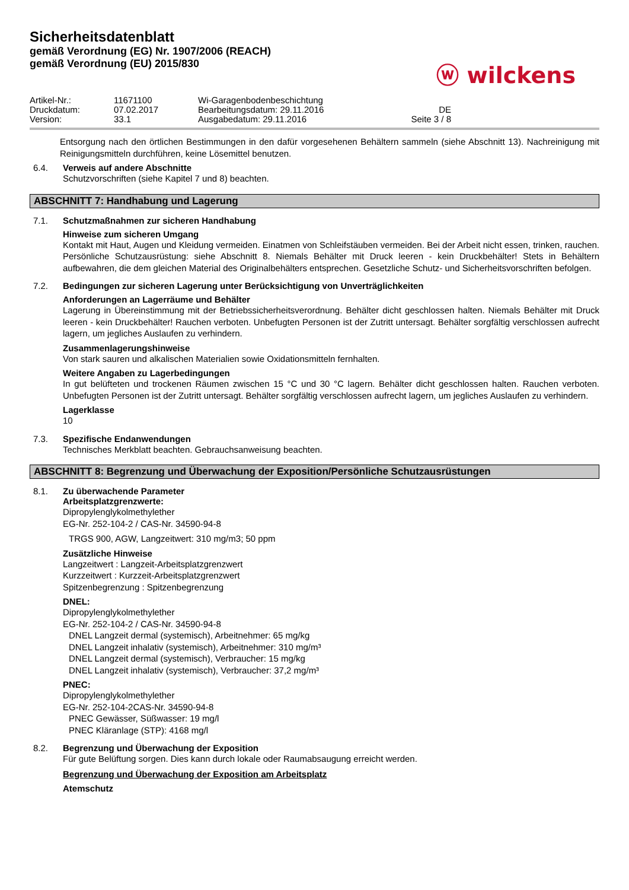Sicherheitsdatenblatt
gemäß Verordnung (EG) Nr. 1907/2006 (REACH)
gemäß Verordnung (EU) 2015/830
ⓦ wilckens
Artikel-Nr.: 11671100 Wi-Garagenbodenbeschichtung Druckdatum: 07.02.2017 Bearbeitungsdatum: 29.11.2016 DE Version: 33.1 Ausgabedatum: 29.11.2016 Seite 3 / 8
Entsorgung nach den örtlichen Bestimmungen in den dafür vorgesehenen Behältern sammeln (siehe Abschnitt 13). Nachreinigung mit Reinigungsmitteln durchführen, keine Lösemittel benutzen.
6.4. Verweis auf andere Abschnitte
Schutzvorschriften (siehe Kapitel 7 und 8) beachten.
ABSCHNITT 7: Handhabung und Lagerung
7.1. Schutzmaßnahmen zur sicheren Handhabung
Hinweise zum sicheren Umgang
Kontakt mit Haut, Augen und Kleidung vermeiden. Einatmen von Schleifstäuben vermeiden. Bei der Arbeit nicht essen, trinken, rauchen. Persönliche Schutzausrüstung: siehe Abschnitt 8. Niemals Behälter mit Druck leeren - kein Druckbehälter! Stets in Behältern aufbewahren, die dem gleichen Material des Originalbehälters entsprechen. Gesetzliche Schutz- und Sicherheitsvorschriften befolgen.
7.2. Bedingungen zur sicheren Lagerung unter Berücksichtigung von Unverträglichkeiten
Anforderungen an Lagerräume und Behälter
Lagerung in Übereinstimmung mit der Betriebssicherheitsverordnung. Behälter dicht geschlossen halten. Niemals Behälter mit Druck leeren - kein Druckbehälter! Rauchen verboten. Unbefugten Personen ist der Zutritt untersagt. Behälter sorgfältig verschlossen aufrecht lagern, um jegliches Auslaufen zu verhindern.
Zusammenlagerungshinweise
Von stark sauren und alkalischen Materialien sowie Oxidationsmitteln fernhalten.
Weitere Angaben zu Lagerbedingungen
In gut belüfteten und trockenen Räumen zwischen 15 °C und 30 °C lagern. Behälter dicht geschlossen halten. Rauchen verboten. Unbefugten Personen ist der Zutritt untersagt. Behälter sorgfältig verschlossen aufrecht lagern, um jegliches Auslaufen zu verhindern.
Lagerklasse
10
7.3. Spezifische Endanwendungen
Technisches Merkblatt beachten. Gebrauchsanweisung beachten.
ABSCHNITT 8: Begrenzung und Überwachung der Exposition/Persönliche Schutzausrüstungen
8.1. Zu überwachende Parameter
Arbeitsplatzgrenzwerte:
Dipropylenglykolmethylether
EG-Nr. 252-104-2 / CAS-Nr. 34590-94-8
TRGS 900, AGW, Langzeitwert: 310 mg/m3; 50 ppm
Zusätzliche Hinweise
Langzeitwert : Langzeit-Arbeitsplatzgrenzwert
Kurzzeitwert : Kurzzeit-Arbeitsplatzgrenzwert
Spitzenbegrenzung : Spitzenbegrenzung
DNEL:
Dipropylenglykolmethylether
EG-Nr. 252-104-2 / CAS-Nr. 34590-94-8
DNEL Langzeit dermal (systemisch), Arbeitnehmer: 65 mg/kg
DNEL Langzeit inhalativ (systemisch), Arbeitnehmer: 310 mg/m³
DNEL Langzeit dermal (systemisch), Verbraucher: 15 mg/kg
DNEL Langzeit inhalativ (systemisch), Verbraucher: 37,2 mg/m³
PNEC:
Dipropylenglykolmethylether
EG-Nr. 252-104-2CAS-Nr. 34590-94-8
PNEC Gewässer, Süßwasser: 19 mg/l
PNEC Kläranlage (STP): 4168 mg/l
8.2. Begrenzung und Überwachung der Exposition
Für gute Belüftung sorgen. Dies kann durch lokale oder Raumabsaugung erreicht werden.
Begrenzung und Überwachung der Exposition am Arbeitsplatz
Atemschutz